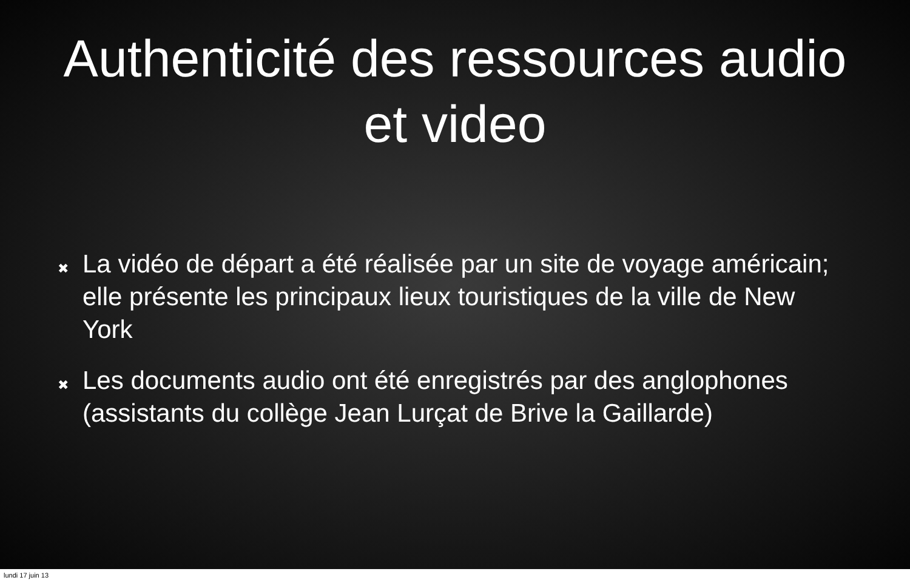Authenticité des ressources audio
et video
✖ La vidéo de départ a été réalisée par un site de voyage américain; elle présente les principaux lieux touristiques de la ville de New York
✖ Les documents audio ont été enregistrés par des anglophones (assistants du collège Jean Lurçat de Brive la Gaillarde)
lundi 17 juin 13